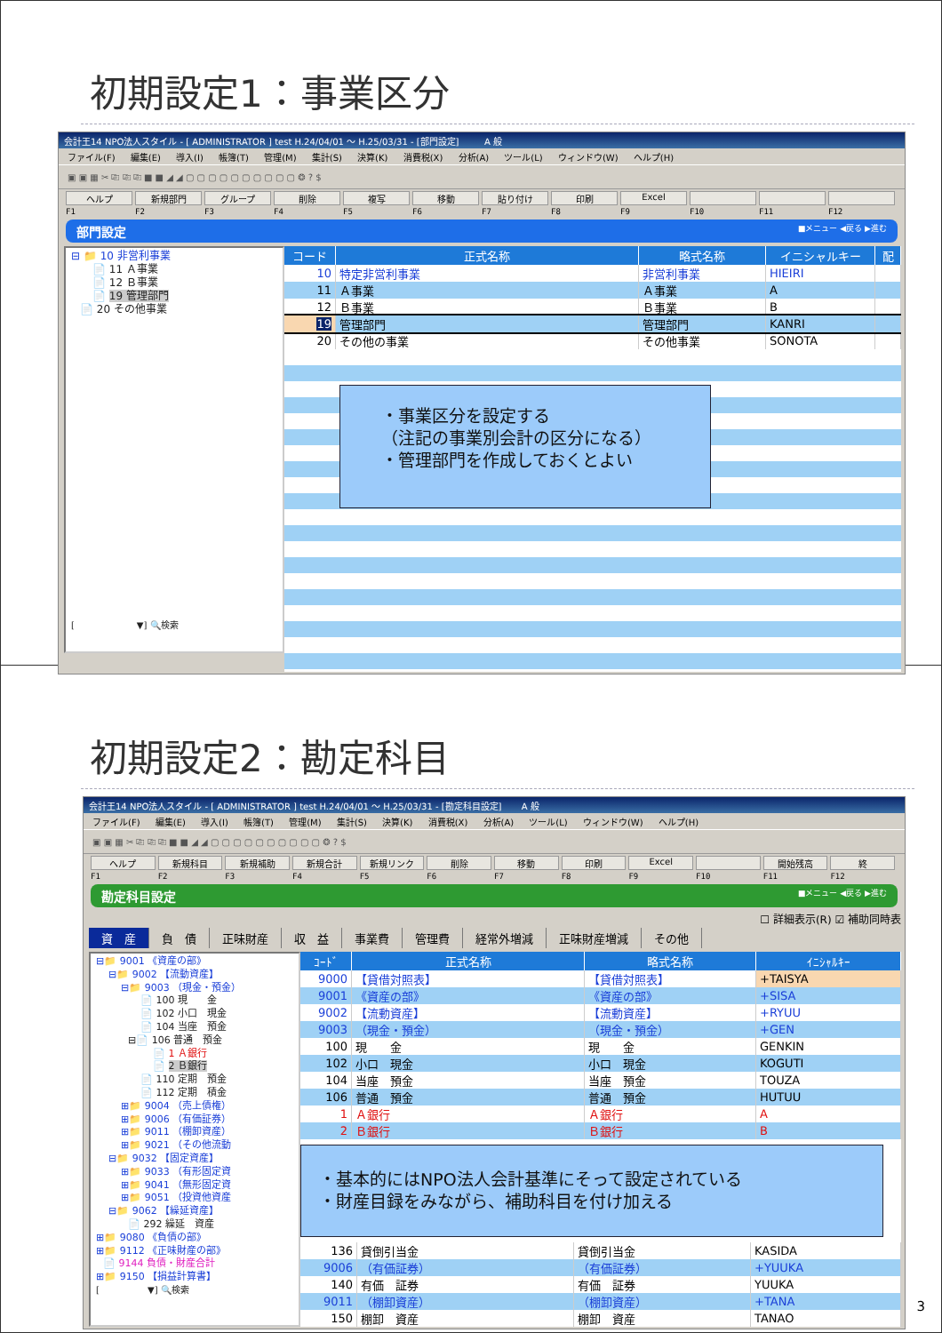初期設定1：事業区分
会計王14 NPO法人スタイル - [ ADMINISTRATOR ] test H.24/04/01 ～ H.25/03/31 - [部門設定] A 般
ファイル(F) 編集(E) 導入(I) 帳簿(T) 管理(M) 集計(S) 決算(K) 消費税(X) 分析(A) ツール(L) ウィンドウ(W) ヘルプ(H)
▣ ▣ ▦ ✂ ⎘ ⎘ ⎘ ■ ■ ◢ ◢ ▢ ▢ ▢ ▢ ▢ ▢ ▢ ▢ ▢ ▢ ❂ ? $
ヘルプ 新規部門 グループ 削除 複写 移動 貼り付け 印刷 Excel
F1 F2 F3 F4 F5 F6 F7 F8 F9 F10 F11 F12
部門設定 ■メニュー ◀戻る ▶進む
⊟ 📁 10 非営利事業
📄 11 Ａ事業
📄 12 Ｂ事業
📄 19 管理部門
📄 20 その他事業
[ ▼] 🔍検索
| コード | 正式名称 | 略式名称 | イニシャルキー | 配 |
| --- | --- | --- | --- | --- |
| 10 | 特定非営利事業 | 非営利事業 | HIEIRI | |
| 11 | Ａ事業 | Ａ事業 | A | |
| 12 | Ｂ事業 | Ｂ事業 | B | |
| 19 | 管理部門 | 管理部門 | KANRI | |
| 20 | その他の事業 | その他事業 | SONOTA | |
・事業区分を設定する
（注記の事業別会計の区分になる）
・管理部門を作成しておくとよい
初期設定2：勘定科目
会計王14 NPO法人スタイル - [ ADMINISTRATOR ] test H.24/04/01 ～ H.25/03/31 - [勘定科目設定] A 般
ファイル(F) 編集(E) 導入(I) 帳簿(T) 管理(M) 集計(S) 決算(K) 消費税(X) 分析(A) ツール(L) ウィンドウ(W) ヘルプ(H)
▣ ▣ ▦ ✂ ⎘ ⎘ ⎘ ■ ■ ◢ ◢ ▢ ▢ ▢ ▢ ▢ ▢ ▢ ▢ ▢ ▢ ❂ ? $
ヘルプ 新規科目 新規補助 新規合計 新規リンク 削除 移動 印刷 Excel 開始残高 終
F1 F2 F3 F4 F5 F6 F7 F8 F9 F10 F11 F12
勘定科目設定 ■メニュー ◀戻る ▶進む
☐ 詳細表示(R) ☑ 補助同時表
資　産 負　債 正味財産 収　益 事業費 管理費 経常外増減 正味財産増減 その他
⊟📁 9001 《資産の部》
⊟📁 9002 【流動資産】
⊟📁 9003 （現金・預金）
📄 100 現　　金
📄 102 小口　現金
📄 104 当座　預金
⊟📄 106 普通　預金
📄 1 Ａ銀行
📄 2 Ｂ銀行
📄 110 定期　預金
📄 112 定期　積金
⊞📁 9004 （売上債権）
⊞📁 9006 （有価証券）
⊞📁 9011 （棚卸資産）
⊞📁 9021 （その他流動
⊟📁 9032 【固定資産】
⊞📁 9033 （有形固定資
⊞📁 9041 （無形固定資
⊞📁 9051 （投資他資産
⊟📁 9062 【繰延資産】
📄 292 繰延　資産
⊞📁 9080 《負債の部》
⊞📁 9112 《正味財産の部》
📄 9144 負債・財産合計
⊞📁 9150 【損益計算書】
[ ▼] 🔍検索
| ｺｰﾄﾞ | 正式名称 | 略式名称 | ｲﾆｼｬﾙｷｰ |
| --- | --- | --- | --- |
| 9000 | 【貸借対照表】 | 【貸借対照表】 | +TAISYA |
| 9001 | 《資産の部》 | 《資産の部》 | +SISA |
| 9002 | 【流動資産】 | 【流動資産】 | +RYUU |
| 9003 | （現金・預金） | （現金・預金） | +GEN |
| 100 | 現 金 | 現 金 | GENKIN |
| 102 | 小口 現金 | 小口 現金 | KOGUTI |
| 104 | 当座 預金 | 当座 預金 | TOUZA |
| 106 | 普通 預金 | 普通 預金 | HUTUU |
| 1 | Ａ銀行 | Ａ銀行 | A |
| 2 | Ｂ銀行 | Ｂ銀行 | B |
・基本的にはNPO法人会計基準にそって設定されている
・財産目録をみながら、補助科目を付け加える
| 136 | 貸倒引当金 | 貸倒引当金 | KASIDA |
| 9006 | （有価証券） | （有価証券） | +YUUKA |
| 140 | 有価 証券 | 有価 証券 | YUUKA |
| 9011 | （棚卸資産） | （棚卸資産） | +TANA |
| 150 | 棚卸 資産 | 棚卸 資産 | TANAO |
3